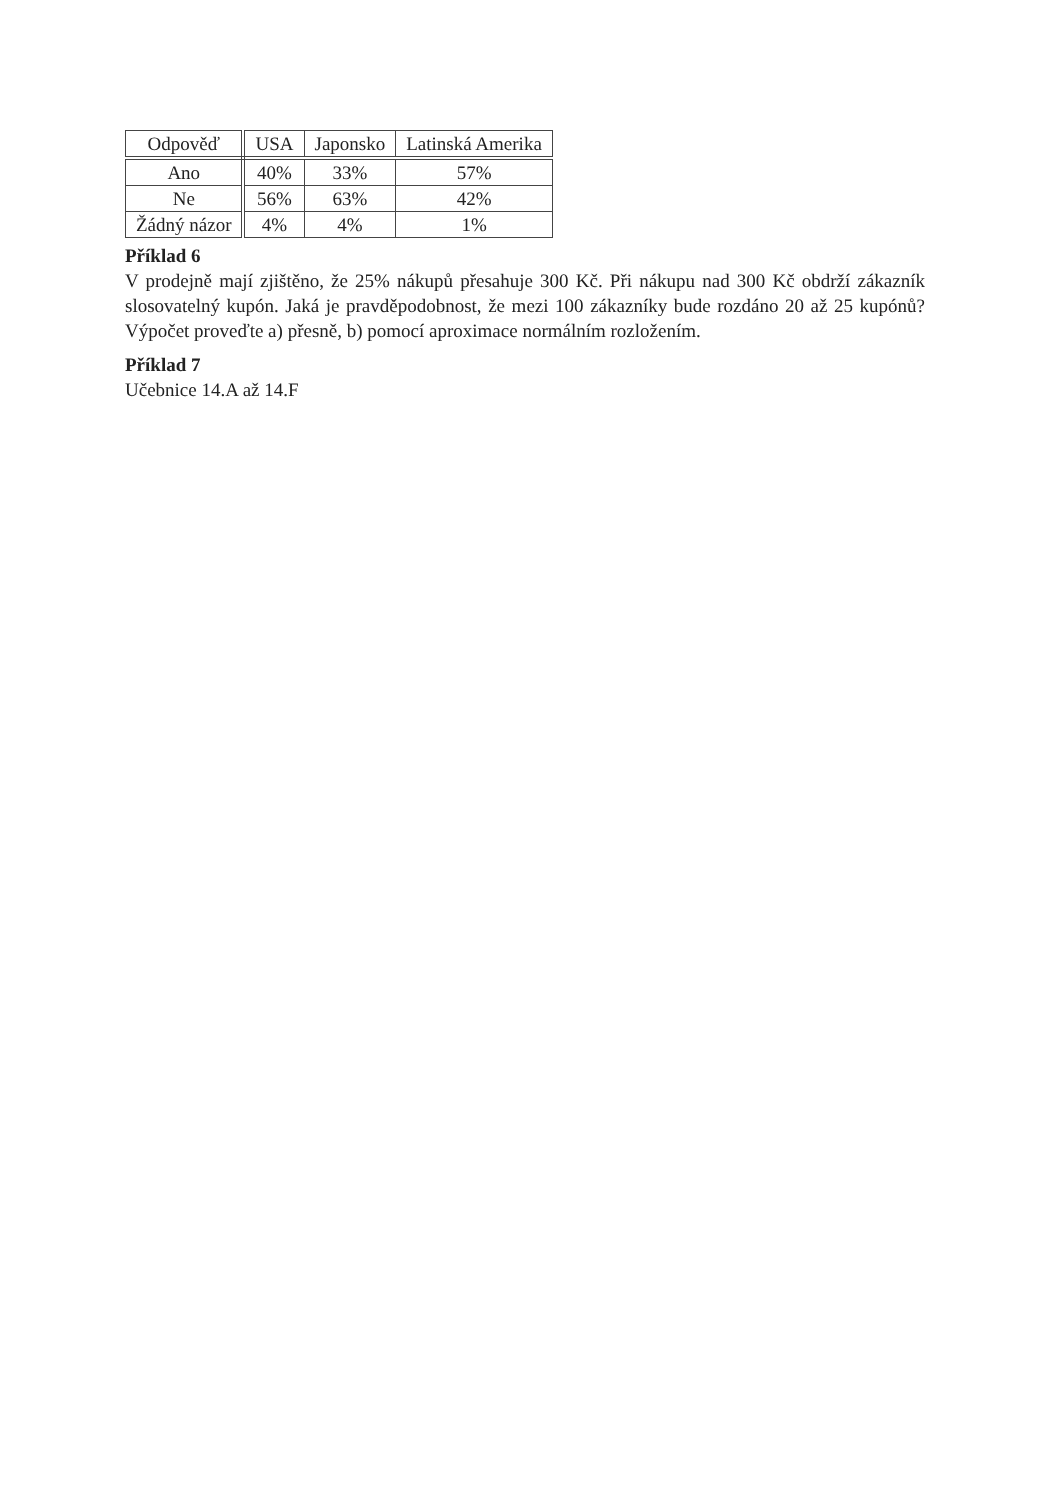| Odpověď | USA | Japonsko | Latinská Amerika |
| --- | --- | --- | --- |
| Ano | 40% | 33% | 57% |
| Ne | 56% | 63% | 42% |
| Žádný názor | 4% | 4% | 1% |
Příklad 6
V prodejně mají zjištěno, že 25% nákupů přesahuje 300 Kč. Při nákupu nad 300 Kč obdrží zákazník slosovatelný kupón. Jaká je pravděpodobnost, že mezi 100 zákazníky bude rozdáno 20 až 25 kupónů? Výpočet proveďte a) přesně, b) pomocí aproximace normálním rozložením.
Příklad 7
Učebnice 14.A až 14.F